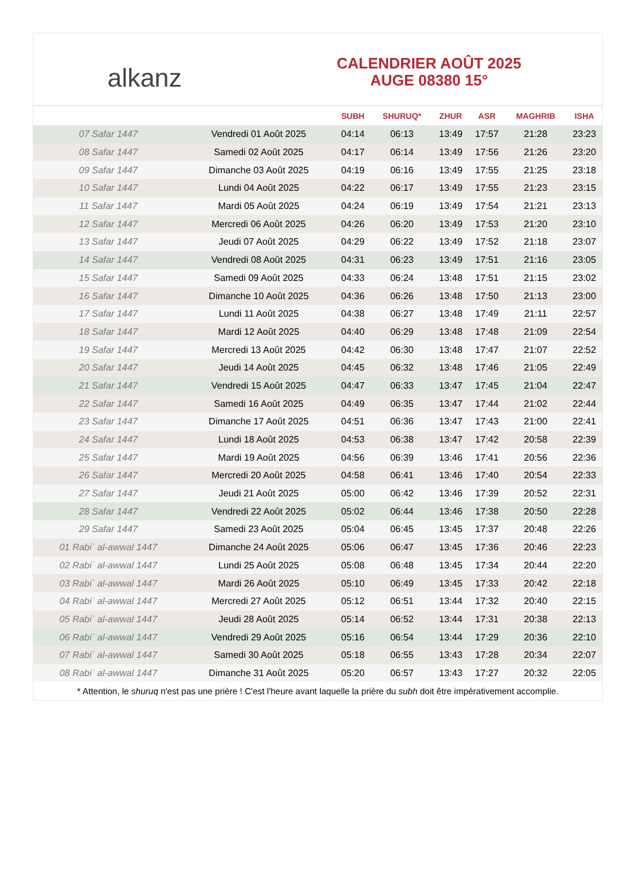alkanz
CALENDRIER AOÛT 2025
AUGE 08380 15°
| | | SUBH | SHURUQ* | ZHUR | ASR | MAGHRIB | ISHA |
| --- | --- | --- | --- | --- | --- | --- | --- |
| 07 Safar 1447 | Vendredi 01 Août 2025 | 04:14 | 06:13 | 13:49 | 17:57 | 21:28 | 23:23 |
| 08 Safar 1447 | Samedi 02 Août 2025 | 04:17 | 06:14 | 13:49 | 17:56 | 21:26 | 23:20 |
| 09 Safar 1447 | Dimanche 03 Août 2025 | 04:19 | 06:16 | 13:49 | 17:55 | 21:25 | 23:18 |
| 10 Safar 1447 | Lundi 04 Août 2025 | 04:22 | 06:17 | 13:49 | 17:55 | 21:23 | 23:15 |
| 11 Safar 1447 | Mardi 05 Août 2025 | 04:24 | 06:19 | 13:49 | 17:54 | 21:21 | 23:13 |
| 12 Safar 1447 | Mercredi 06 Août 2025 | 04:26 | 06:20 | 13:49 | 17:53 | 21:20 | 23:10 |
| 13 Safar 1447 | Jeudi 07 Août 2025 | 04:29 | 06:22 | 13:49 | 17:52 | 21:18 | 23:07 |
| 14 Safar 1447 | Vendredi 08 Août 2025 | 04:31 | 06:23 | 13:49 | 17:51 | 21:16 | 23:05 |
| 15 Safar 1447 | Samedi 09 Août 2025 | 04:33 | 06:24 | 13:48 | 17:51 | 21:15 | 23:02 |
| 16 Safar 1447 | Dimanche 10 Août 2025 | 04:36 | 06:26 | 13:48 | 17:50 | 21:13 | 23:00 |
| 17 Safar 1447 | Lundi 11 Août 2025 | 04:38 | 06:27 | 13:48 | 17:49 | 21:11 | 22:57 |
| 18 Safar 1447 | Mardi 12 Août 2025 | 04:40 | 06:29 | 13:48 | 17:48 | 21:09 | 22:54 |
| 19 Safar 1447 | Mercredi 13 Août 2025 | 04:42 | 06:30 | 13:48 | 17:47 | 21:07 | 22:52 |
| 20 Safar 1447 | Jeudi 14 Août 2025 | 04:45 | 06:32 | 13:48 | 17:46 | 21:05 | 22:49 |
| 21 Safar 1447 | Vendredi 15 Août 2025 | 04:47 | 06:33 | 13:47 | 17:45 | 21:04 | 22:47 |
| 22 Safar 1447 | Samedi 16 Août 2025 | 04:49 | 06:35 | 13:47 | 17:44 | 21:02 | 22:44 |
| 23 Safar 1447 | Dimanche 17 Août 2025 | 04:51 | 06:36 | 13:47 | 17:43 | 21:00 | 22:41 |
| 24 Safar 1447 | Lundi 18 Août 2025 | 04:53 | 06:38 | 13:47 | 17:42 | 20:58 | 22:39 |
| 25 Safar 1447 | Mardi 19 Août 2025 | 04:56 | 06:39 | 13:46 | 17:41 | 20:56 | 22:36 |
| 26 Safar 1447 | Mercredi 20 Août 2025 | 04:58 | 06:41 | 13:46 | 17:40 | 20:54 | 22:33 |
| 27 Safar 1447 | Jeudi 21 Août 2025 | 05:00 | 06:42 | 13:46 | 17:39 | 20:52 | 22:31 |
| 28 Safar 1447 | Vendredi 22 Août 2025 | 05:02 | 06:44 | 13:46 | 17:38 | 20:50 | 22:28 |
| 29 Safar 1447 | Samedi 23 Août 2025 | 05:04 | 06:45 | 13:45 | 17:37 | 20:48 | 22:26 |
| 01 Rabiʿ al-awwal 1447 | Dimanche 24 Août 2025 | 05:06 | 06:47 | 13:45 | 17:36 | 20:46 | 22:23 |
| 02 Rabiʿ al-awwal 1447 | Lundi 25 Août 2025 | 05:08 | 06:48 | 13:45 | 17:34 | 20:44 | 22:20 |
| 03 Rabiʿ al-awwal 1447 | Mardi 26 Août 2025 | 05:10 | 06:49 | 13:45 | 17:33 | 20:42 | 22:18 |
| 04 Rabiʿ al-awwal 1447 | Mercredi 27 Août 2025 | 05:12 | 06:51 | 13:44 | 17:32 | 20:40 | 22:15 |
| 05 Rabiʿ al-awwal 1447 | Jeudi 28 Août 2025 | 05:14 | 06:52 | 13:44 | 17:31 | 20:38 | 22:13 |
| 06 Rabiʿ al-awwal 1447 | Vendredi 29 Août 2025 | 05:16 | 06:54 | 13:44 | 17:29 | 20:36 | 22:10 |
| 07 Rabiʿ al-awwal 1447 | Samedi 30 Août 2025 | 05:18 | 06:55 | 13:43 | 17:28 | 20:34 | 22:07 |
| 08 Rabiʿ al-awwal 1447 | Dimanche 31 Août 2025 | 05:20 | 06:57 | 13:43 | 17:27 | 20:32 | 22:05 |
* Attention, le shuruq n'est pas une prière ! C'est l'heure avant laquelle la prière du subh doit être impérativement accomplie.